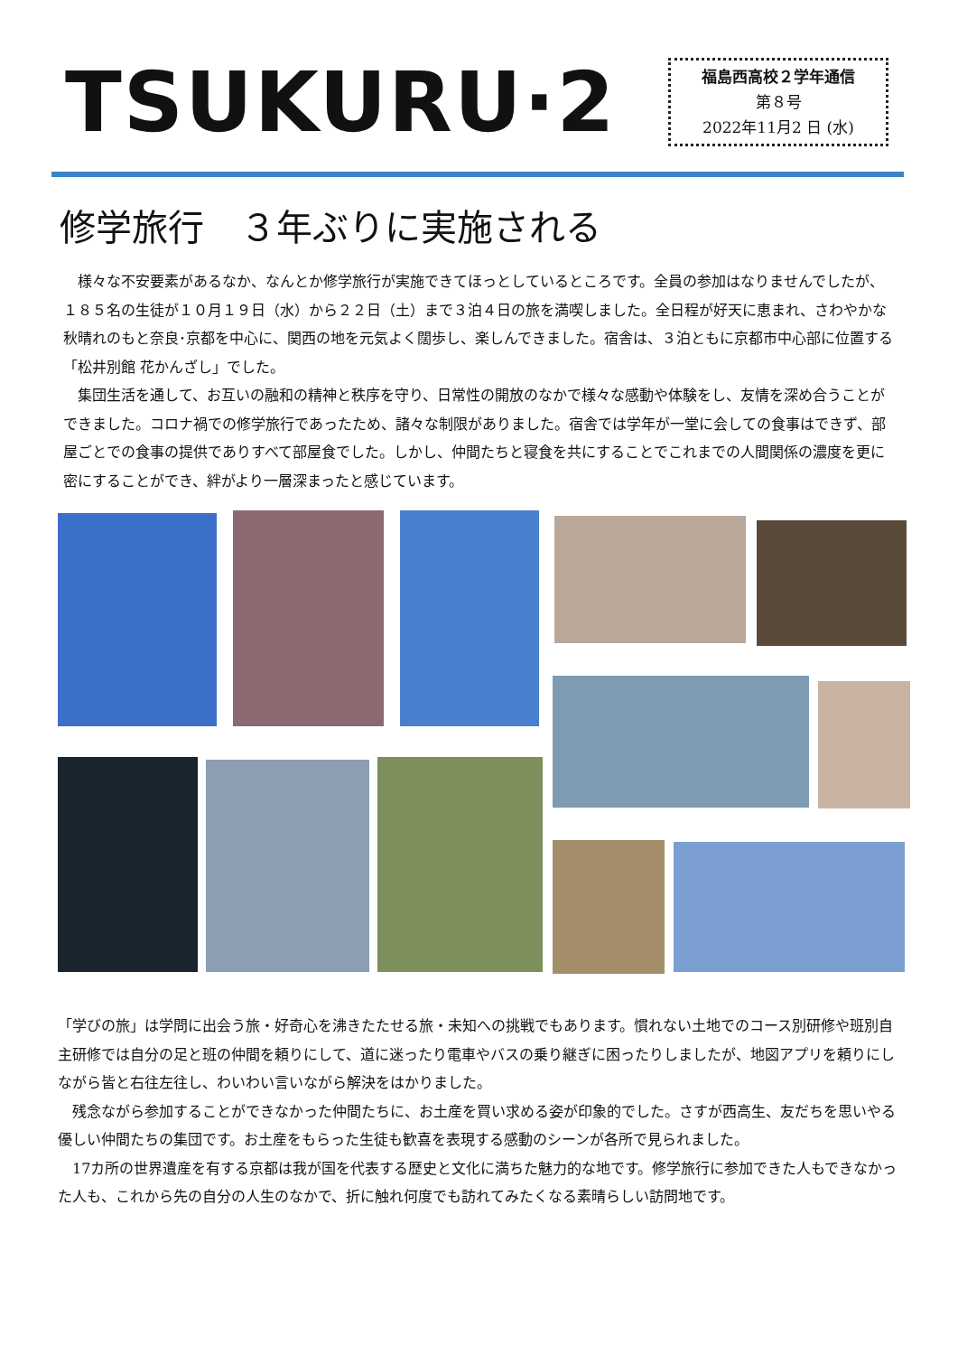TSUKURU·2
福島西高校２学年通信
第８号
2022年11月2 日 (水)
修学旅行　３年ぶりに実施される
様々な不安要素があるなか、なんとか修学旅行が実施できてほっとしているところです。全員の参加はなりませんでしたが、１８５名の生徒が１０月１９日（水）から２２日（土）まで３泊４日の旅を満喫しました。全日程が好天に恵まれ、さわやかな秋晴れのもと奈良･京都を中心に、関西の地を元気よく闊歩し、楽しんできました。宿舎は、３泊ともに京都市中心部に位置する「松井別館 花かんざし」でした。
集団生活を通して、お互いの融和の精神と秩序を守り、日常性の開放のなかで様々な感動や体験をし、友情を深め合うことができました。コロナ禍での修学旅行であったため、諸々な制限がありました。宿舎では学年が一堂に会しての食事はできず、部屋ごとでの食事の提供でありすべて部屋食でした。しかし、仲間たちと寝食を共にすることでこれまでの人間関係の濃度を更に密にすることができ、絆がより一層深まったと感じています。
「学びの旅」は学問に出会う旅・好奇心を沸きたたせる旅・未知への挑戦でもあります。慣れない土地でのコース別研修や班別自主研修では自分の足と班の仲間を頼りにして、道に迷ったり電車やバスの乗り継ぎに困ったりしましたが、地図アプリを頼りにしながら皆と右往左往し、わいわい言いながら解決をはかりました。
残念ながら参加することができなかった仲間たちに、お土産を買い求める姿が印象的でした。さすが西高生、友だちを思いやる優しい仲間たちの集団です。お土産をもらった生徒も歓喜を表現する感動のシーンが各所で見られました。
17カ所の世界遺産を有する京都は我が国を代表する歴史と文化に満ちた魅力的な地です。修学旅行に参加できた人もできなかった人も、これから先の自分の人生のなかで、折に触れ何度でも訪れてみたくなる素晴らしい訪問地です。